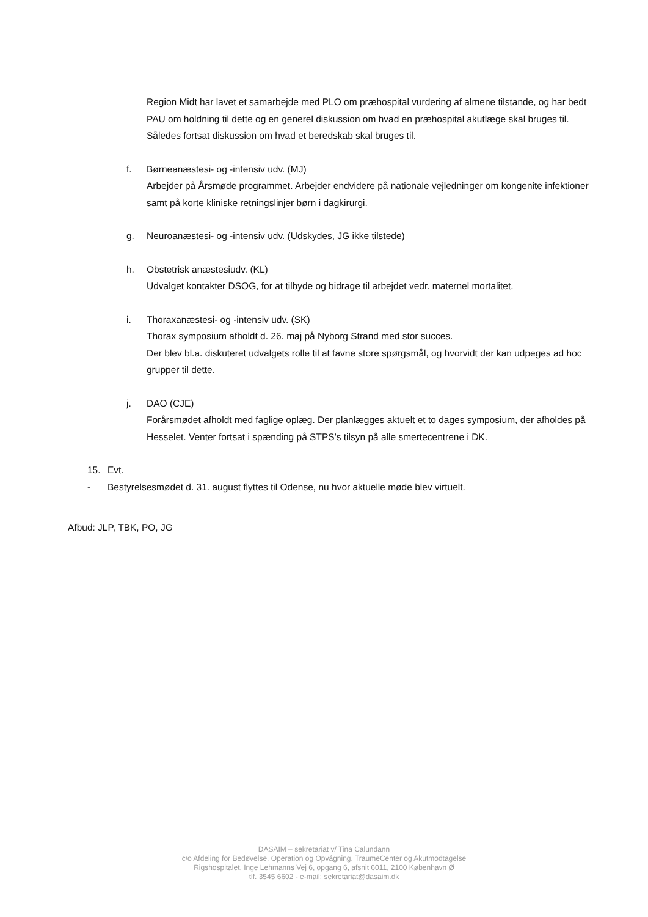Region Midt har lavet et samarbejde med PLO om præhospital vurdering af almene tilstande, og har bedt PAU om holdning til dette og en generel diskussion om hvad en præhospital akutlæge skal bruges til. Således fortsat diskussion om hvad et beredskab skal bruges til.
f. Børneanæstesi- og -intensiv udv. (MJ)
Arbejder på Årsmøde programmet. Arbejder endvidere på nationale vejledninger om kongenite infektioner samt på korte kliniske retningslinjer børn i dagkirurgi.
g. Neuroanæstesi- og -intensiv udv. (Udskydes, JG ikke tilstede)
h. Obstetrisk anæstesiudv. (KL)
Udvalget kontakter DSOG, for at tilbyde og bidrage til arbejdet vedr. maternel mortalitet.
i. Thoraxanæstesi- og -intensiv udv. (SK)
Thorax symposium afholdt d. 26. maj på Nyborg Strand med stor succes.
Der blev bl.a. diskuteret udvalgets rolle til at favne store spørgsmål, og hvorvidt der kan udpeges ad hoc grupper til dette.
j. DAO (CJE)
Forårsmødet afholdt med faglige oplæg. Der planlægges aktuelt et to dages symposium, der afholdes på Hesselet. Venter fortsat i spænding på STPS’s tilsyn på alle smertecentrene i DK.
15. Evt.
- Bestyrelsesmødet d. 31. august flyttes til Odense, nu hvor aktuelle møde blev virtuelt.
Afbud: JLP, TBK, PO, JG
DASAIM – sekretariat v/ Tina Calundann
c/o Afdeling for Bedøvelse, Operation og Opvågning. TraumeCenter og Akutmodtagelse
Rigshospitalet, Inge Lehmanns Vej 6, opgang 6, afsnit 6011, 2100 København Ø
tlf. 3545 6602 - e-mail: sekretariat@dasaim.dk